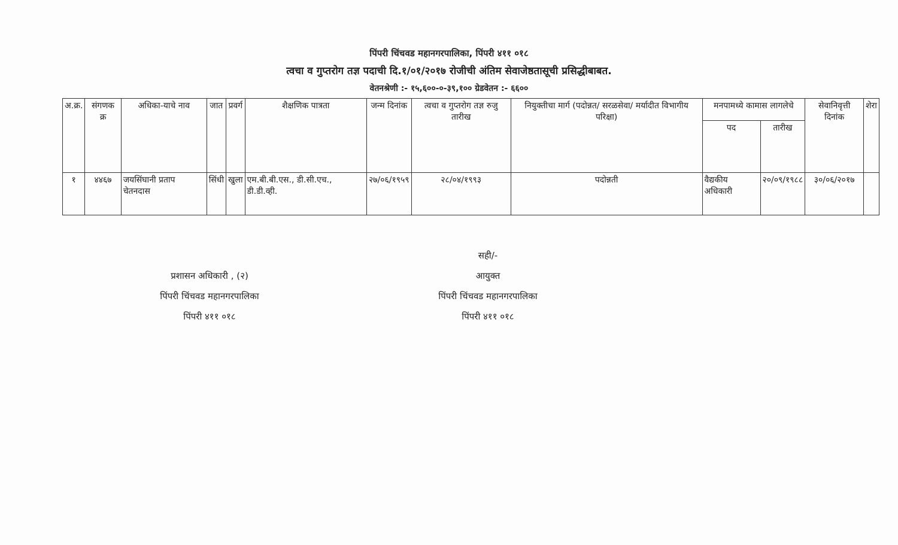पिंपरी चिंचवड महानगरपालिका, पिंपरी ४११ ०१८
त्वचा व गुप्तरोग तज्ञ पदाची दि.१/०१/२०१७ रोजीची अंतिम सेवाजेष्ठतासूची प्रसिद्धीबाबत.
वेतनश्रेणी :- १५,६००-०-३९,१०० ग्रेडवेतन :- ६६००
| अ.क्र. | संगणक क्र | अधिका-याचे नाव | जात | प्रवर्ग | शैक्षणिक पात्रता | जन्म दिनांक | त्वचा व गुप्तरोग तज्ञ रुजु तारीख | नियुक्तीचा मार्ग (पदोन्नत/ सरळसेवा/ मर्यादीत विभागीय परिक्षा) | मनपामध्ये कामास लागलेचे | | सेवानिवृत्ती दिनांक | शेरा |
| --- | --- | --- | --- | --- | --- | --- | --- | --- | --- | --- | --- | --- |
| | | | | | | | | | पद | तारीख | | |
| १ | ४४६७ | जयसिंघानी प्रताप चेतनदास | सिंधी | खुला | एम.बी.बी.एस., डी.सी.एच., डी.डी.व्ही. | २७/०६/१९५९ | २८/०४/१९९३ | पदोन्नती | वैद्यकीय अधिकारी | २०/०९/१९८८ | ३०/०६/२०१७ | |
प्रशासन अधिकारी , (२)
पिंपरी चिंचवड महानगरपालिका
पिंपरी ४११ ०१८
सही/-
आयुक्त
पिंपरी चिंचवड महानगरपालिका
पिंपरी ४११ ०१८